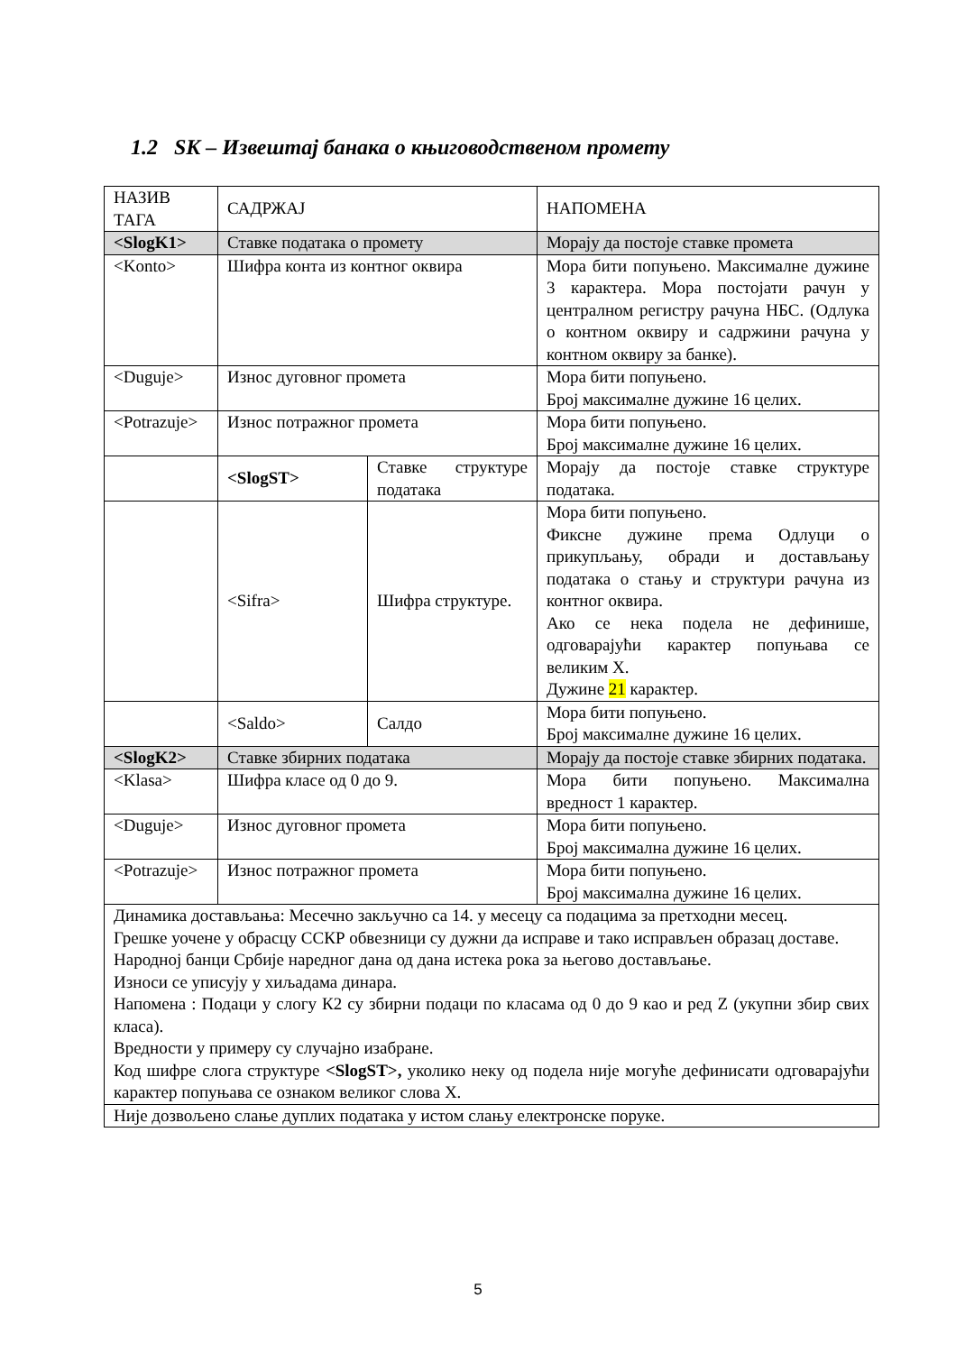1.2 SK – Извештај банака о књиговодственом промету
| НАЗИВ ТАГА | САДРЖАЈ | | НАПОМЕНА |
| <SlogK1> | Ставке података о промету | | Морају да постоје ставке промета |
| <Konto> | Шифра конта из контног оквира | | Мора бити попуњено. Максималне дужине 3 карактера. Мора постојати рачун у централном регистру рачуна НБС. (Одлука о контном оквиру и садржини рачуна у контном оквиру за банке). |
| <Duguje> | Износ дуговног промета | | Мора бити попуњено. Број максималне дужине 16 целих. |
| <Potrazuje> | Износ потражног промета | | Мора бити попуњено. Број максималне дужине 16 целих. |
| | <SlogST> | Ставке структуре података | Морају да постоје ставке структуре података. |
| | <Sifra> | Шифра структуре. | Мора бити попуњено. Фиксне дужине према Одлуци о прикупљању, обради и достављању података о стању и структури рачуна из контног оквира. Ако се нека подела не дефинише, одговарајући карактер попуњава се великим X. Дужине 21 карактер. |
| | <Saldo> | Салдо | Мора бити попуњено. Број максималне дужине 16 целих. |
| <SlogK2> | Ставке збирних података | | Морају да постоје ставке збирних података. |
| <Klasa> | Шифра класе од 0 до 9. | | Мора бити попуњено. Максимална вредност 1 карактер. |
| <Duguje> | Износ дуговног промета | | Мора бити попуњено. Број максимална дужине 16 целих. |
| <Potrazuje> | Износ потражног промета | | Мора бити попуњено. Број максимална дужине 16 целих. |
| Динамика достављања: Месечно закључно са 14. у месецу са подацима за претходни месец. Грешке уочене у обрасцу ССКР обвезници су дужни да исправе и тако исправљен образац доставе. Народној банци Србије наредног дана од дана истека рока за његово достављање. Износи се уписују у хиљадама динара. Напомена : Подаци у слогу К2 су збирни подаци по класама од 0 до 9 као и ред Z (укупни збир свих класа). Вредности у примеру су случајно изабране. Код шифре слога структуре <SlogST>, уколико неку од подела није могуће дефинисати одговарајући карактер попуњава се ознаком великог слова X. | | | |
| Није дозвољено слање дуплих података у истом слању електронске поруке. | | | |
5